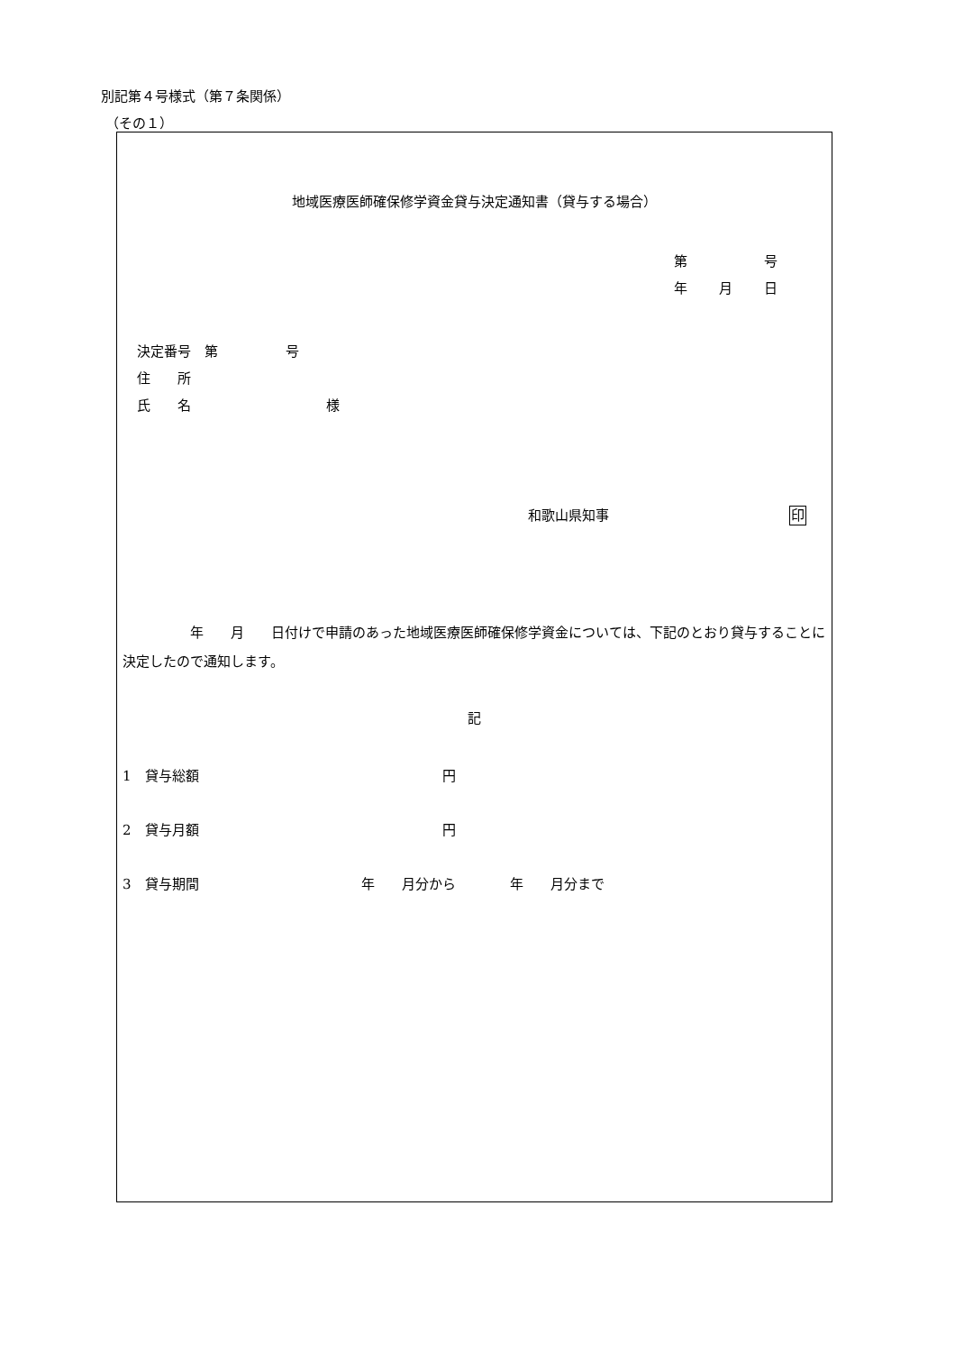別記第４号様式（第７条関係）
（その１）
地域医療医師確保修学資金貸与決定通知書（貸与する場合）
第 号
年 月 日
決定番号　第　　　　　号
住　　所
氏　　名　　　　　　　　　　様
和歌山県知事 印
　　　　　年　　月　　日付けで申請のあった地域医療医師確保修学資金については、下記のとおり貸与することに決定したので通知します。
記
1　貸与総額　　　　　　　　　　　　　　　　　　円
2　貸与月額　　　　　　　　　　　　　　　　　　円
3　貸与期間　　　　　　　　　　　　年　　月分から　　　　年　　月分まで